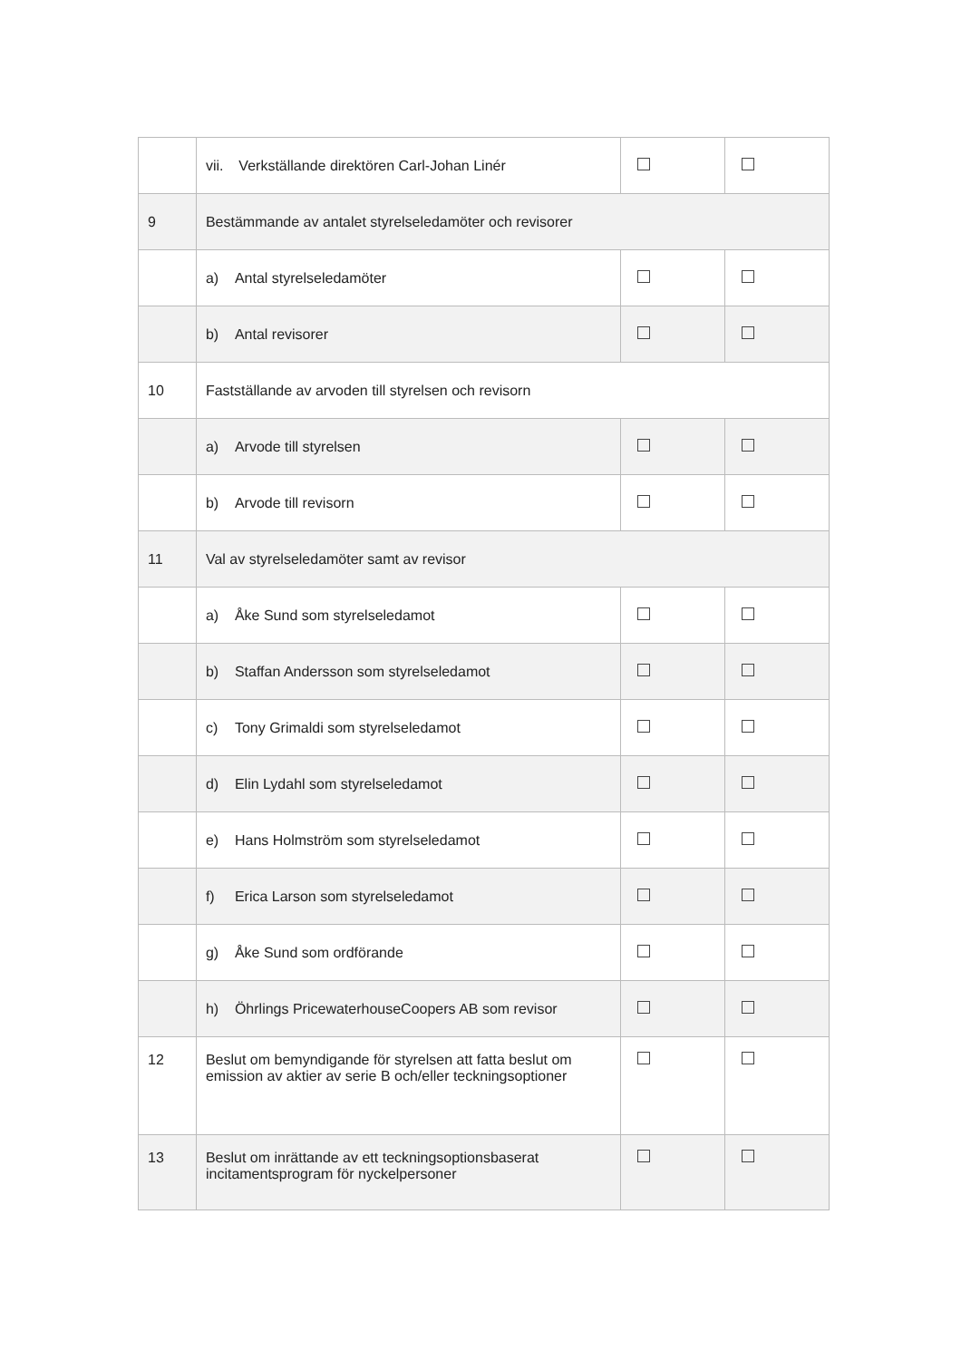| | vii. Verkställande direktören Carl-Johan Linér | | |
| 9 | Bestämmande av antalet styrelseledamöter och revisorer | | |
| | a) Antal styrelseledamöter | | |
| | b) Antal revisorer | | |
| 10 | Fastställande av arvoden till styrelsen och revisorn | | |
| | a) Arvode till styrelsen | | |
| | b) Arvode till revisorn | | |
| 11 | Val av styrelseledamöter samt av revisor | | |
| | a) Åke Sund som styrelseledamot | | |
| | b) Staffan Andersson som styrelseledamot | | |
| | c) Tony Grimaldi som styrelseledamot | | |
| | d) Elin Lydahl som styrelseledamot | | |
| | e) Hans Holmström som styrelseledamot | | |
| | f) Erica Larson som styrelseledamot | | |
| | g) Åke Sund som ordförande | | |
| | h) Öhrlings PricewaterhouseCoopers AB som revisor | | |
| 12 | Beslut om bemyndigande för styrelsen att fatta beslut om emission av aktier av serie B och/eller teckningsoptioner | | |
| 13 | Beslut om inrättande av ett teckningsoptionsbaserat incitamentsprogram för nyckelpersoner | | |